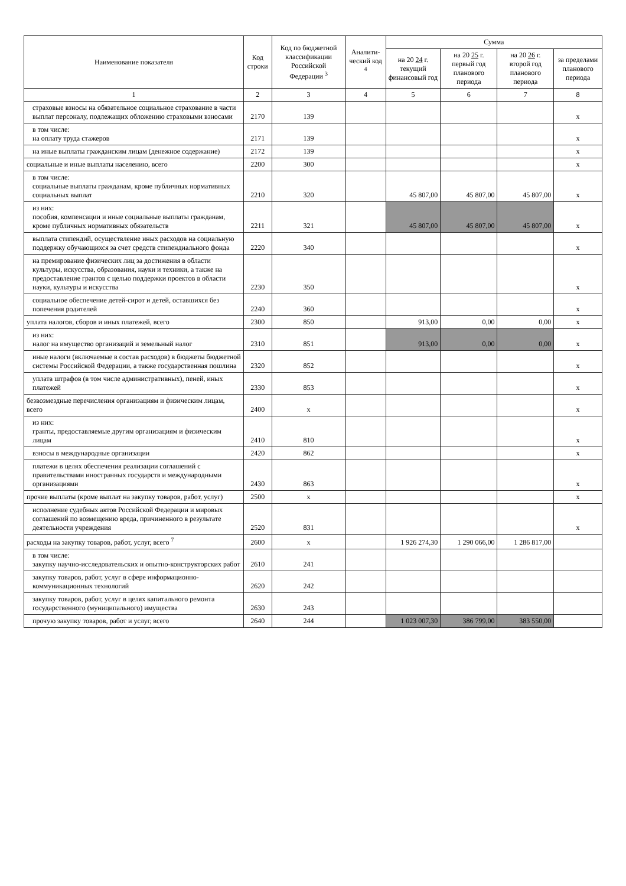| Наименование показателя | Код строки | Код по бюджетной классификации Российской Федерации <sup>3</sup> | Аналити-ческий код <sup>4</sup> | Сумма | | | |
| --- | --- | --- | --- | --- | --- | --- | --- |
| | | | | на 20 24 г. текущий финансовый год | на 20 25 г. первый год планового периода | на 20 26 г. второй год планового периода | за пределами планового периода |
| 1 | 2 | 3 | 4 | 5 | 6 | 7 | 8 |
| страховые взносы на обязательное социальное страхование в части выплат персоналу, подлежащих обложению страховыми взносами | 2170 | 139 | | | | | х |
| в том числе: на оплату труда стажеров | 2171 | 139 | | | | | х |
| на иные выплаты гражданским лицам (денежное содержание) | 2172 | 139 | | | | | х |
| социальные и иные выплаты населению, всего | 2200 | 300 | | | | | х |
| в том числе: социальные выплаты гражданам, кроме публичных нормативных социальных выплат | 2210 | 320 | | 45 807,00 | 45 807,00 | 45 807,00 | х |
| из них: пособия, компенсации и иные социальные выплаты гражданам, кроме публичных нормативных обязательств | 2211 | 321 | | 45 807,00 | 45 807,00 | 45 807,00 | х |
| выплата стипендий, осуществление иных расходов на социальную поддержку обучающихся за счет средств стипендиального фонда | 2220 | 340 | | | | | х |
| на премирование физических лиц за достижения в области культуры, искусства, образования, науки и техники, а также на предоставление грантов с целью поддержки проектов в области науки, культуры и искусства | 2230 | 350 | | | | | х |
| социальное обеспечение детей-сирот и детей, оставшихся без попечения родителей | 2240 | 360 | | | | | х |
| уплата налогов, сборов и иных платежей, всего | 2300 | 850 | | 913,00 | 0,00 | 0,00 | х |
| из них: налог на имущество организаций и земельный налог | 2310 | 851 | | 913,00 | 0,00 | 0,00 | х |
| иные налоги (включаемые в состав расходов) в бюджеты бюджетной системы Российской Федерации, а также государственная пошлина | 2320 | 852 | | | | | х |
| уплата штрафов (в том числе административных), пеней, иных платежей | 2330 | 853 | | | | | х |
| безвозмездные перечисления организациям и физическим лицам, всего | 2400 | х | | | | | х |
| из них: гранты, предоставляемые другим организациям и физическим лицам | 2410 | 810 | | | | | х |
| взносы в международные организации | 2420 | 862 | | | | | х |
| платежи в целях обеспечения реализации соглашений с правительствами иностранных государств и международными организациями | 2430 | 863 | | | | | х |
| прочие выплаты (кроме выплат на закупку товаров, работ, услуг) | 2500 | х | | | | | х |
| исполнение судебных актов Российской Федерации и мировых соглашений по возмещению вреда, причиненного в результате деятельности учреждения | 2520 | 831 | | | | | х |
| расходы на закупку товаров, работ, услуг, всего <sup>7</sup> | 2600 | х | | 1 926 274,30 | 1 290 066,00 | 1 286 817,00 | |
| в том числе: закупку научно-исследовательских и опытно-конструкторских работ | 2610 | 241 | | | | | |
| закупку товаров, работ, услуг в сфере информационно-коммуникационных технологий | 2620 | 242 | | | | | |
| закупку товаров, работ, услуг в целях капитального ремонта государственного (муниципального) имущества | 2630 | 243 | | | | | |
| прочую закупку товаров, работ и услуг, всего | 2640 | 244 | | 1 023 007,30 | 386 799,00 | 383 550,00 | |